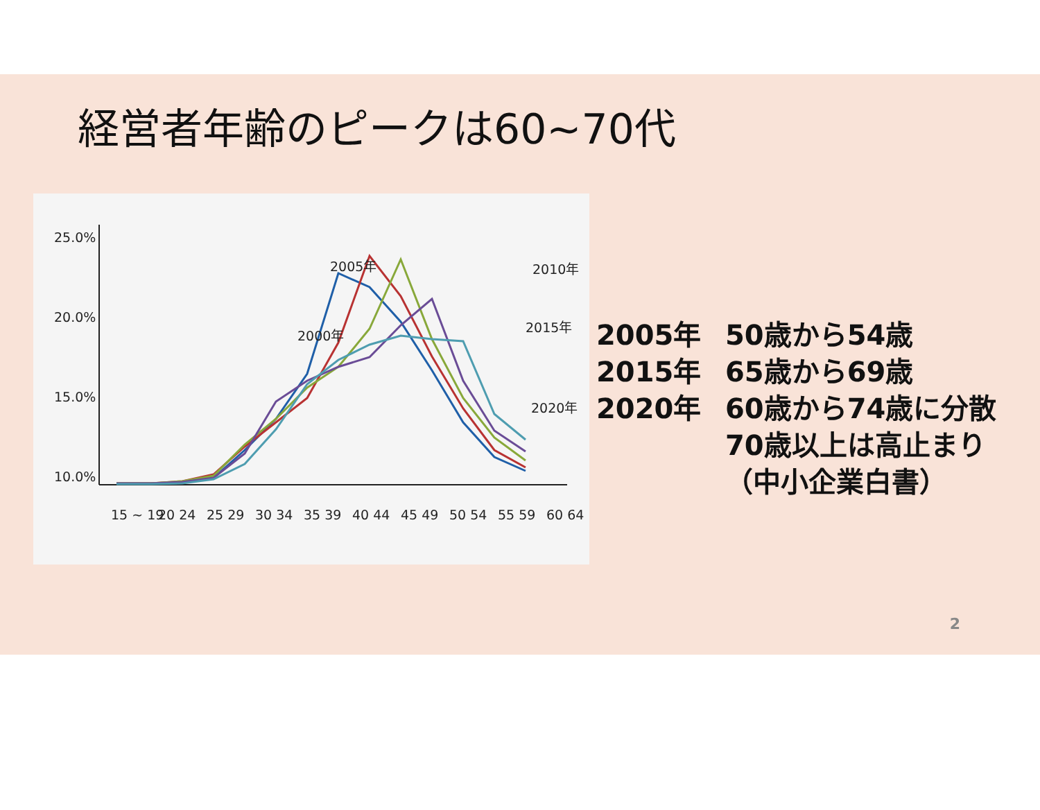経営者年齢のピークは60~70代
25.0%
20.0%
15.0%
10.0%
2000年
2005年
2010年
2015年
2020年
15 ~ 19
20 24
25 29
30 34
35 39
40 44
45 49
50 54
55 59
60 64
2005年 50歳から54歳
2015年 65歳から69歳
2020年 60歳から74歳に分散
70歳以上は高止まり
（中小企業白書）
2